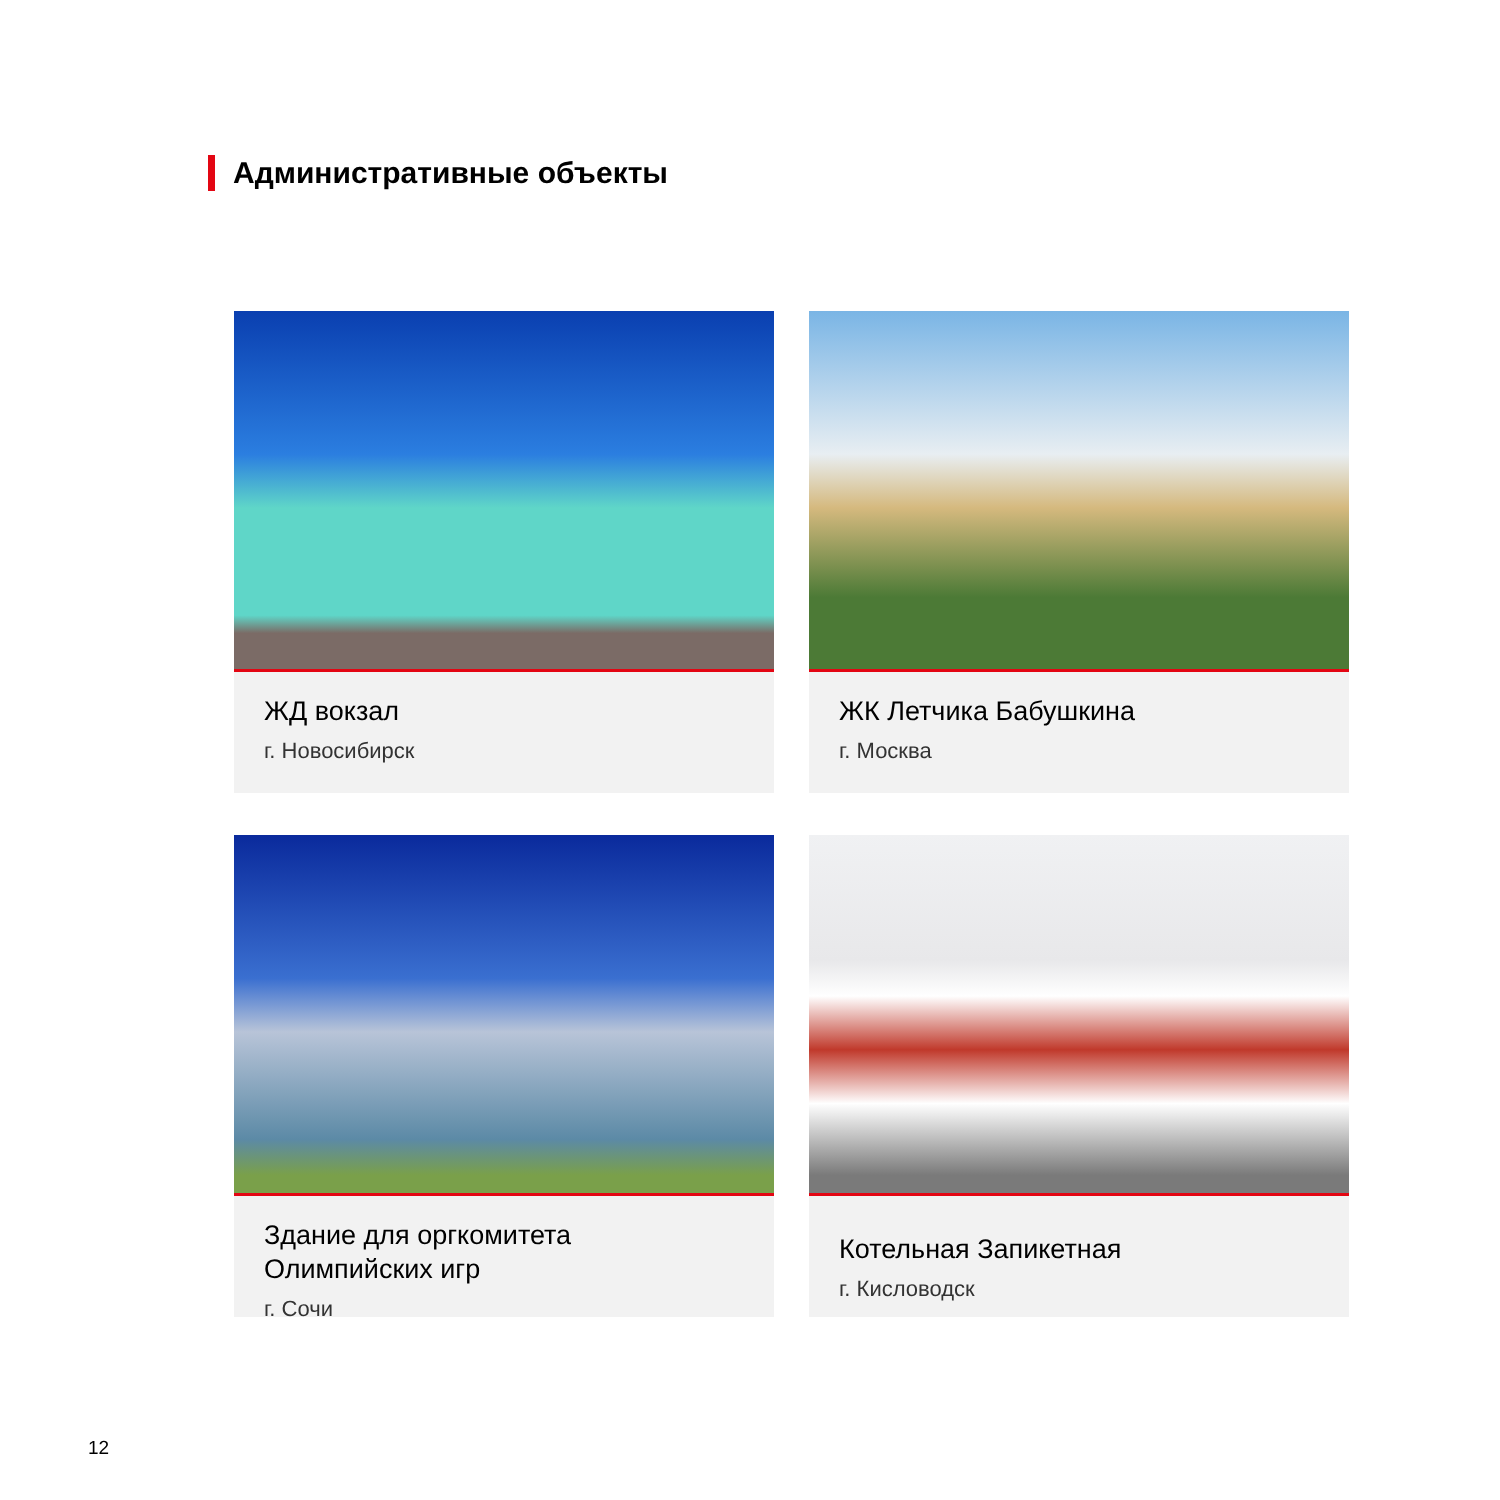Административные объекты
ЖД вокзал
г. Новосибирск
ЖК Летчика Бабушкина
г. Москва
Здание для оргкомитета
Олимпийских игр
г. Сочи
Котельная Запикетная
г. Кисловодск
12